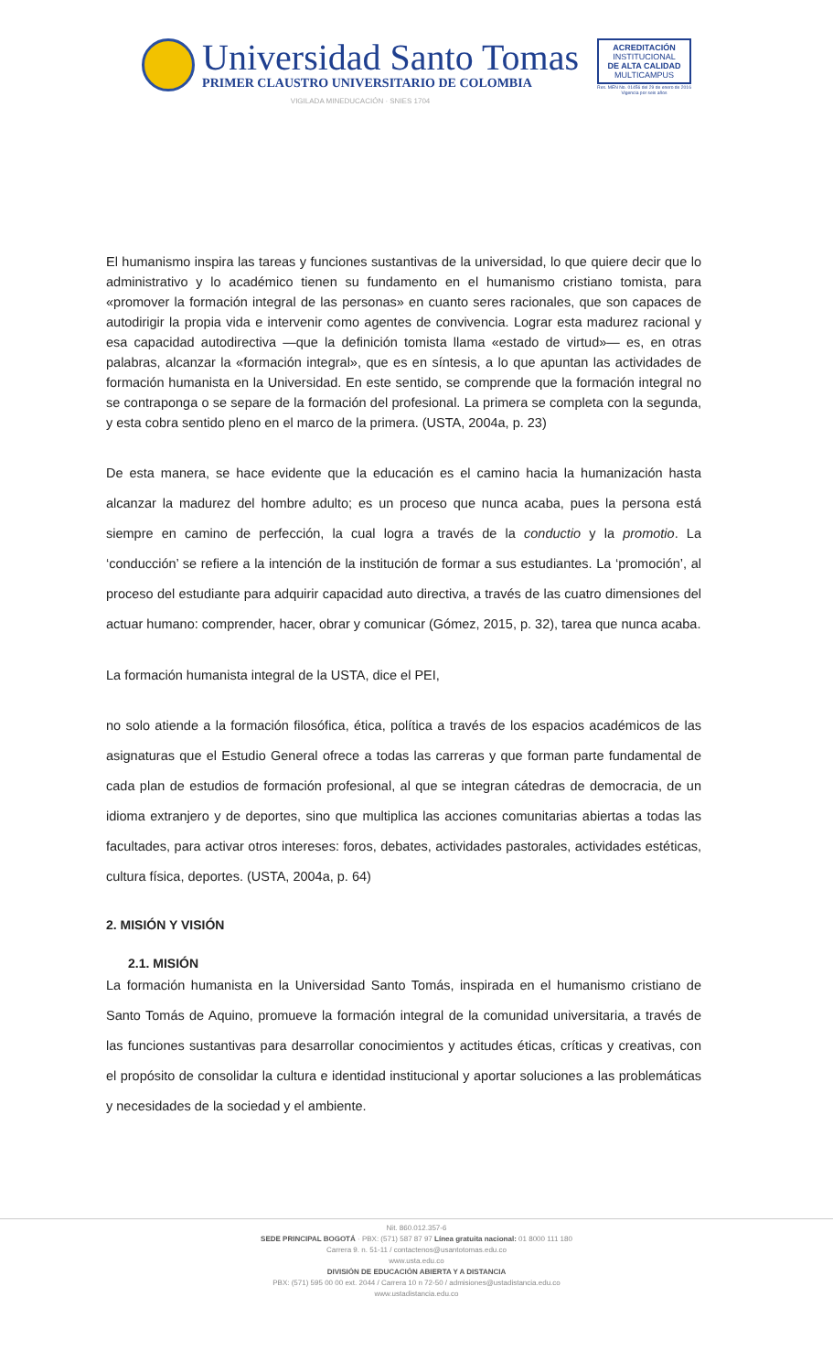Universidad Santo Tomas
PRIMER CLAUSTRO UNIVERSITARIO DE COLOMBIA
VIGILADA MINEDUCACIÓN · SNIES 1704
ACREDITACIÓN
INSTITUCIONAL
DE ALTA CALIDAD
MULTICAMPUS
Res. MEN No. 01456 del 29 de enero de 2016
Vigencia por seis años
El humanismo inspira las tareas y funciones sustantivas de la universidad, lo que quiere decir que lo administrativo y lo académico tienen su fundamento en el humanismo cristiano tomista, para «promover la formación integral de las personas» en cuanto seres racionales, que son capaces de autodirigir la propia vida e intervenir como agentes de convivencia. Lograr esta madurez racional y esa capacidad autodirectiva —que la definición tomista llama «estado de virtud»— es, en otras palabras, alcanzar la «formación integral», que es en síntesis, a lo que apuntan las actividades de formación humanista en la Universidad. En este sentido, se comprende que la formación integral no se contraponga o se separe de la formación del profesional. La primera se completa con la segunda, y esta cobra sentido pleno en el marco de la primera. (USTA, 2004a, p. 23)
De esta manera, se hace evidente que la educación es el camino hacia la humanización hasta alcanzar la madurez del hombre adulto; es un proceso que nunca acaba, pues la persona está siempre en camino de perfección, la cual logra a través de la conductio y la promotio. La ‘conducción’ se refiere a la intención de la institución de formar a sus estudiantes. La ‘promoción’, al proceso del estudiante para adquirir capacidad auto directiva, a través de las cuatro dimensiones del actuar humano: comprender, hacer, obrar y comunicar (Gómez, 2015, p. 32), tarea que nunca acaba.
La formación humanista integral de la USTA, dice el PEI,
no solo atiende a la formación filosófica, ética, política a través de los espacios académicos de las asignaturas que el Estudio General ofrece a todas las carreras y que forman parte fundamental de cada plan de estudios de formación profesional, al que se integran cátedras de democracia, de un idioma extranjero y de deportes, sino que multiplica las acciones comunitarias abiertas a todas las facultades, para activar otros intereses: foros, debates, actividades pastorales, actividades estéticas, cultura física, deportes. (USTA, 2004a, p. 64)
2. MISIÓN Y VISIÓN
2.1. MISIÓN
La formación humanista en la Universidad Santo Tomás, inspirada en el humanismo cristiano de Santo Tomás de Aquino, promueve la formación integral de la comunidad universitaria, a través de las funciones sustantivas para desarrollar conocimientos y actitudes éticas, críticas y creativas, con el propósito de consolidar la cultura e identidad institucional y aportar soluciones a las problemáticas y necesidades de la sociedad y el ambiente.
Nit. 860.012.357-6
SEDE PRINCIPAL BOGOTÁ · PBX: (571) 587 87 97 Línea gratuita nacional: 01 8000 111 180
Carrera 9. n. 51-11 / contactenos@usantotomas.edu.co
www.usta.edu.co
DIVISIÓN DE EDUCACIÓN ABIERTA Y A DISTANCIA
PBX: (571) 595 00 00 ext. 2044 / Carrera 10 n 72-50 / admisiones@ustadistancia.edu.co
www.ustadistancia.edu.co